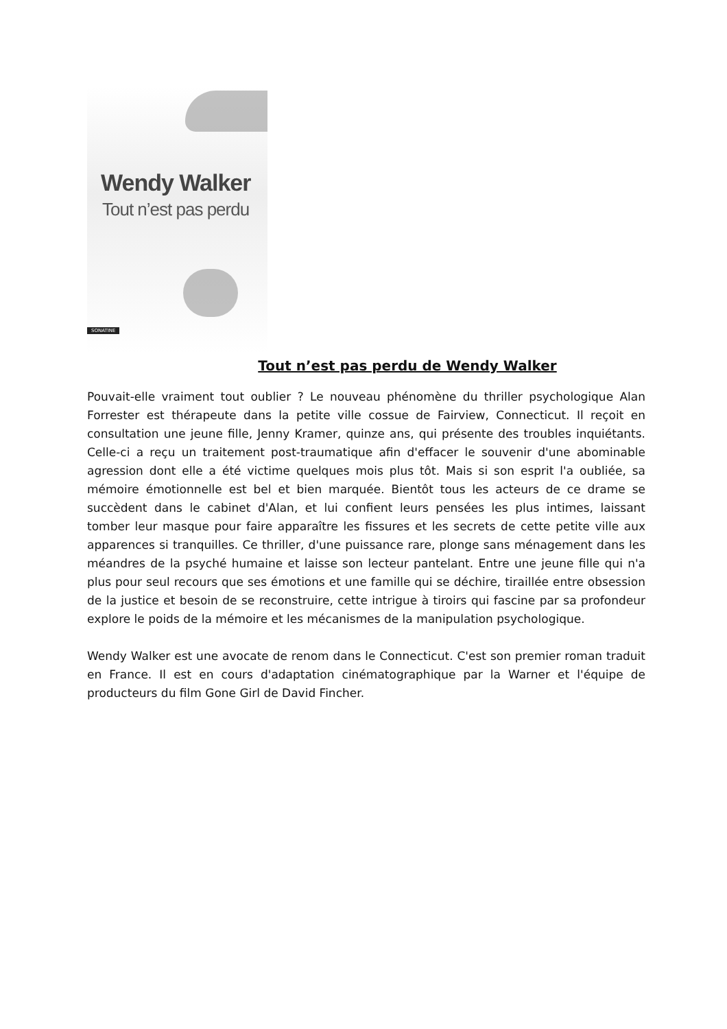Wendy Walker
Tout n’est pas perdu
SONATINE
Tout n’est pas perdu de Wendy Walker
Pouvait-elle vraiment tout oublier ? Le nouveau phénomène du thriller psychologique Alan Forrester est thérapeute dans la petite ville cossue de Fairview, Connecticut. Il reçoit en consultation une jeune fille, Jenny Kramer, quinze ans, qui présente des troubles inquiétants. Celle-ci a reçu un traitement post-traumatique afin d'effacer le souvenir d'une abominable agression dont elle a été victime quelques mois plus tôt. Mais si son esprit l'a oubliée, sa mémoire émotionnelle est bel et bien marquée. Bientôt tous les acteurs de ce drame se succèdent dans le cabinet d'Alan, et lui confient leurs pensées les plus intimes, laissant tomber leur masque pour faire apparaître les fissures et les secrets de cette petite ville aux apparences si tranquilles. Ce thriller, d'une puissance rare, plonge sans ménagement dans les méandres de la psyché humaine et laisse son lecteur pantelant. Entre une jeune fille qui n'a plus pour seul recours que ses émotions et une famille qui se déchire, tiraillée entre obsession de la justice et besoin de se reconstruire, cette intrigue à tiroirs qui fascine par sa profondeur explore le poids de la mémoire et les mécanismes de la manipulation psychologique.
Wendy Walker est une avocate de renom dans le Connecticut. C'est son premier roman traduit en France. Il est en cours d'adaptation cinématographique par la Warner et l'équipe de producteurs du film Gone Girl de David Fincher.